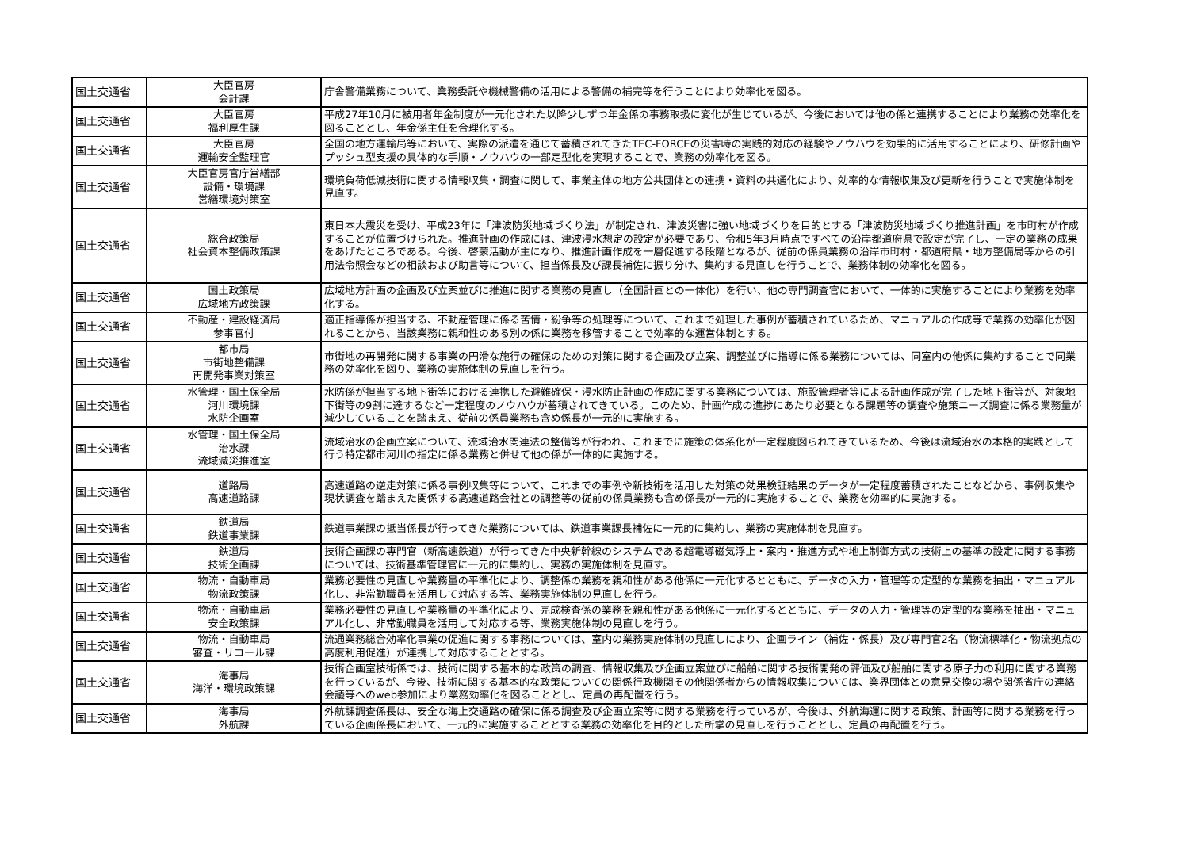| 国土交通省 | 大臣官房 会計課 | 庁舎警備業務について、業務委託や機械警備の活用による警備の補完等を行うことにより効率化を図る。 |
| 国土交通省 | 大臣官房 福利厚生課 | 平成27年10月に被用者年金制度が一元化された以降少しずつ年金係の事務取扱に変化が生じているが、今後においては他の係と連携することにより業務の効率化を図ることとし、年金係主任を合理化する。 |
| 国土交通省 | 大臣官房 運輸安全監理官 | 全国の地方運輸局等において、実際の派遣を通じて蓄積されてきたTEC-FORCEの災害時の実践的対応の経験やノウハウを効果的に活用することにより、研修計画やプッシュ型支援の具体的な手順・ノウハウの一部定型化を実現することで、業務の効率化を図る。 |
| 国土交通省 | 大臣官房官庁営繕部 設備・環境課 営繕環境対策室 | 環境負荷低減技術に関する情報収集・調査に関して、事業主体の地方公共団体との連携・資料の共通化により、効率的な情報収集及び更新を行うことで実施体制を見直す。 |
| 国土交通省 | 総合政策局 社会資本整備政策課 | 東日本大震災を受け、平成23年に「津波防災地域づくり法」が制定され、津波災害に強い地域づくりを目的とする「津波防災地域づくり推進計画」を市町村が作成することが位置づけられた。推進計画の作成には、津波浸水想定の設定が必要であり、令和5年3月時点ですべての沿岸都道府県で設定が完了し、一定の業務の成果をあげたところである。今後、啓蒙活動が主になり、推進計画作成を一層促進する段階となるが、従前の係員業務の沿岸市町村・都道府県・地方整備局等からの引用法令照会などの相談および助言等について、担当係長及び課長補佐に振り分け、集約する見直しを行うことで、業務体制の効率化を図る。 |
| 国土交通省 | 国土政策局 広域地方政策課 | 広域地方計画の企画及び立案並びに推進に関する業務の見直し（全国計画との一体化）を行い、他の専門調査官において、一体的に実施することにより業務を効率化する。 |
| 国土交通省 | 不動産・建設経済局 参事官付 | 適正指導係が担当する、不動産管理に係る苦情・紛争等の処理等について、これまで処理した事例が蓄積されているため、マニュアルの作成等で業務の効率化が図れることから、当該業務に親和性のある別の係に業務を移管することで効率的な運営体制とする。 |
| 国土交通省 | 都市局 市街地整備課 再開発事業対策室 | 市街地の再開発に関する事業の円滑な施行の確保のための対策に関する企画及び立案、調整並びに指導に係る業務については、同室内の他係に集約することで同業務の効率化を図り、業務の実施体制の見直しを行う。 |
| 国土交通省 | 水管理・国土保全局 河川環境課 水防企画室 | 水防係が担当する地下街等における連携した避難確保・浸水防止計画の作成に関する業務については、施設管理者等による計画作成が完了した地下街等が、対象地下街等の9割に達するなど一定程度のノウハウが蓄積されてきている。このため、計画作成の進捗にあたり必要となる課題等の調査や施策ニーズ調査に係る業務量が減少していることを踏まえ、従前の係員業務も含め係長が一元的に実施する。 |
| 国土交通省 | 水管理・国土保全局 治水課 流域減災推進室 | 流域治水の企画立案について、流域治水関連法の整備等が行われ、これまでに施策の体系化が一定程度図られてきているため、今後は流域治水の本格的実践として行う特定都市河川の指定に係る業務と併せて他の係が一体的に実施する。 |
| 国土交通省 | 道路局 高速道路課 | 高速道路の逆走対策に係る事例収集等について、これまでの事例や新技術を活用した対策の効果検証結果のデータが一定程度蓄積されたことなどから、事例収集や現状調査を踏まえた関係する高速道路会社との調整等の従前の係員業務も含め係長が一元的に実施することで、業務を効率的に実施する。 |
| 国土交通省 | 鉄道局 鉄道事業課 | 鉄道事業課の抵当係長が行ってきた業務については、鉄道事業課長補佐に一元的に集約し、業務の実施体制を見直す。 |
| 国土交通省 | 鉄道局 技術企画課 | 技術企画課の専門官（新高速鉄道）が行ってきた中央新幹線のシステムである超電導磁気浮上・案内・推進方式や地上制御方式の技術上の基準の設定に関する事務については、技術基準管理官に一元的に集約し、実務の実施体制を見直す。 |
| 国土交通省 | 物流・自動車局 物流政策課 | 業務必要性の見直しや業務量の平準化により、調整係の業務を親和性がある他係に一元化するとともに、データの入力・管理等の定型的な業務を抽出・マニュアル化し、非常勤職員を活用して対応する等、業務実施体制の見直しを行う。 |
| 国土交通省 | 物流・自動車局 安全政策課 | 業務必要性の見直しや業務量の平準化により、完成検査係の業務を親和性がある他係に一元化するとともに、データの入力・管理等の定型的な業務を抽出・マニュアル化し、非常勤職員を活用して対応する等、業務実施体制の見直しを行う。 |
| 国土交通省 | 物流・自動車局 審査・リコール課 | 流通業務総合効率化事業の促進に関する事務については、室内の業務実施体制の見直しにより、企画ライン（補佐・係長）及び専門官2名（物流標準化・物流拠点の高度利用促進）が連携して対応することとする。 |
| 国土交通省 | 海事局 海洋・環境政策課 | 技術企画室技術係では、技術に関する基本的な政策の調査、情報収集及び企画立案並びに船舶に関する技術開発の評価及び船舶に関する原子力の利用に関する業務を行っているが、今後、技術に関する基本的な政策についての関係行政機関その他関係者からの情報収集については、業界団体との意見交換の場や関係省庁の連絡会議等へのweb参加により業務効率化を図ることとし、定員の再配置を行う。 |
| 国土交通省 | 海事局 外航課 | 外航課調査係長は、安全な海上交通路の確保に係る調査及び企画立案等に関する業務を行っているが、今後は、外航海運に関する政策、計画等に関する業務を行っている企画係長において、一元的に実施することとする業務の効率化を目的とした所掌の見直しを行うこととし、定員の再配置を行う。 |